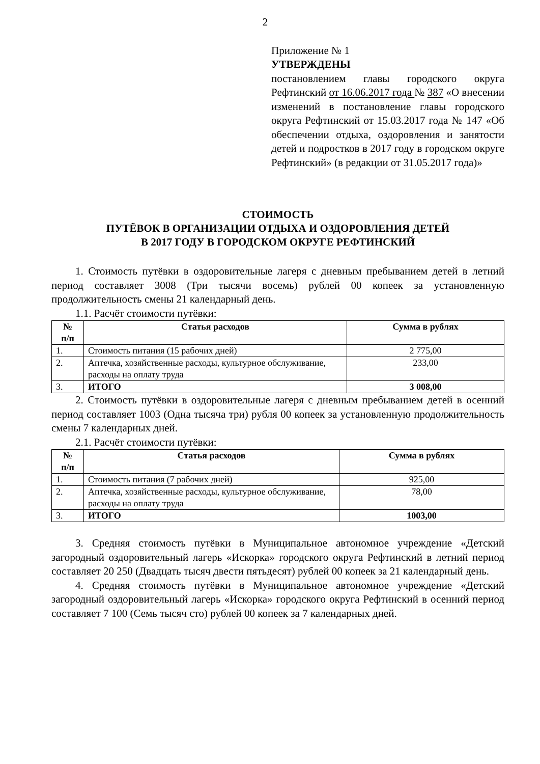2
Приложение № 1
УТВЕРЖДЕНЫ
постановлением главы городского округа Рефтинский от 16.06.2017 года № 387 «О внесении изменений в постановление главы городского округа Рефтинский от 15.03.2017 года № 147 «Об обеспечении отдыха, оздоровления и занятости детей и подростков в 2017 году в городском округе Рефтинский» (в редакции от 31.05.2017 года)»
СТОИМОСТЬ
ПУТЁВОК В ОРГАНИЗАЦИИ ОТДЫХА И ОЗДОРОВЛЕНИЯ ДЕТЕЙ
В 2017 ГОДУ В ГОРОДСКОМ ОКРУГЕ РЕФТИНСКИЙ
1. Стоимость путёвки в оздоровительные лагеря с дневным пребыванием детей в летний период составляет 3008 (Три тысячи восемь) рублей 00 копеек за установленную продолжительность смены 21 календарный день.
1.1. Расчёт стоимости путёвки:
| № п/п | Статья расходов | Сумма в рублях |
| --- | --- | --- |
| 1. | Стоимость питания (15 рабочих дней) | 2 775,00 |
| 2. | Аптечка, хозяйственные расходы, культурное обслуживание, расходы на оплату труда | 233,00 |
| 3. | ИТОГО | 3 008,00 |
2. Стоимость путёвки в оздоровительные лагеря с дневным пребыванием детей в осенний период составляет 1003 (Одна тысяча три) рубля 00 копеек за установленную продолжительность смены 7 календарных дней.
2.1. Расчёт стоимости путёвки:
| № п/п | Статья расходов | Сумма в рублях |
| --- | --- | --- |
| 1. | Стоимость питания (7 рабочих дней) | 925,00 |
| 2. | Аптечка, хозяйственные расходы, культурное обслуживание, расходы на оплату труда | 78,00 |
| 3. | ИТОГО | 1003,00 |
3. Средняя стоимость путёвки в Муниципальное автономное учреждение «Детский загородный оздоровительный лагерь «Искорка» городского округа Рефтинский в летний период составляет 20 250 (Двадцать тысяч двести пятьдесят) рублей 00 копеек за 21 календарный день.
4. Средняя стоимость путёвки в Муниципальное автономное учреждение «Детский загородный оздоровительный лагерь «Искорка» городского округа Рефтинский в осенний период составляет 7 100 (Семь тысяч сто) рублей 00 копеек за 7 календарных дней.